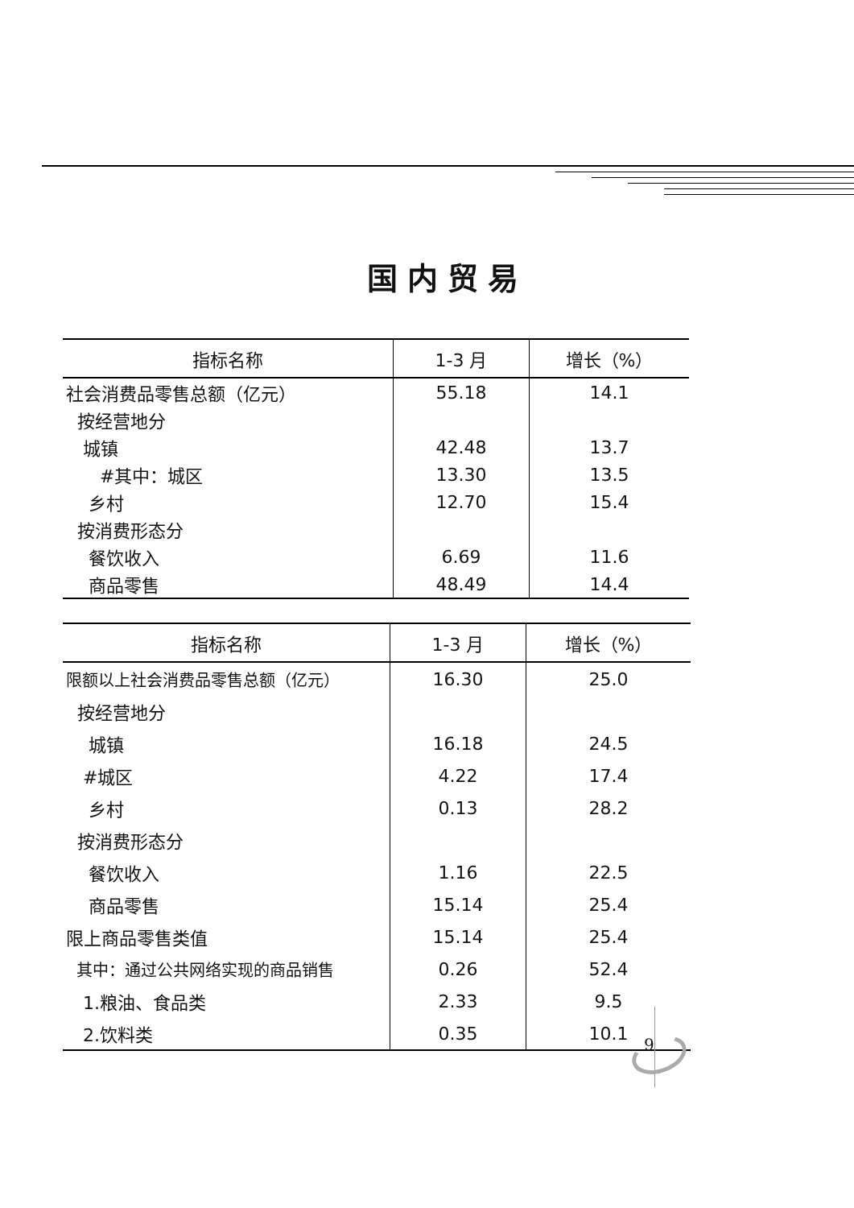国内贸易
| 指标名称 | 1-3 月 | 增长（%） |
| --- | --- | --- |
| 社会消费品零售总额（亿元） | 55.18 | 14.1 |
| 按经营地分 | | |
| 城镇 | 42.48 | 13.7 |
| #其中：城区 | 13.30 | 13.5 |
| 乡村 | 12.70 | 15.4 |
| 按消费形态分 | | |
| 餐饮收入 | 6.69 | 11.6 |
| 商品零售 | 48.49 | 14.4 |
| 指标名称 | 1-3 月 | 增长（%） |
| --- | --- | --- |
| 限额以上社会消费品零售总额（亿元） | 16.30 | 25.0 |
| 按经营地分 | | |
| 城镇 | 16.18 | 24.5 |
| #城区 | 4.22 | 17.4 |
| 乡村 | 0.13 | 28.2 |
| 按消费形态分 | | |
| 餐饮收入 | 1.16 | 22.5 |
| 商品零售 | 15.14 | 25.4 |
| 限上商品零售类值 | 15.14 | 25.4 |
| 其中：通过公共网络实现的商品销售 | 0.26 | 52.4 |
| 1.粮油、食品类 | 2.33 | 9.5 |
| 2.饮料类 | 0.35 | 10.1 |
9